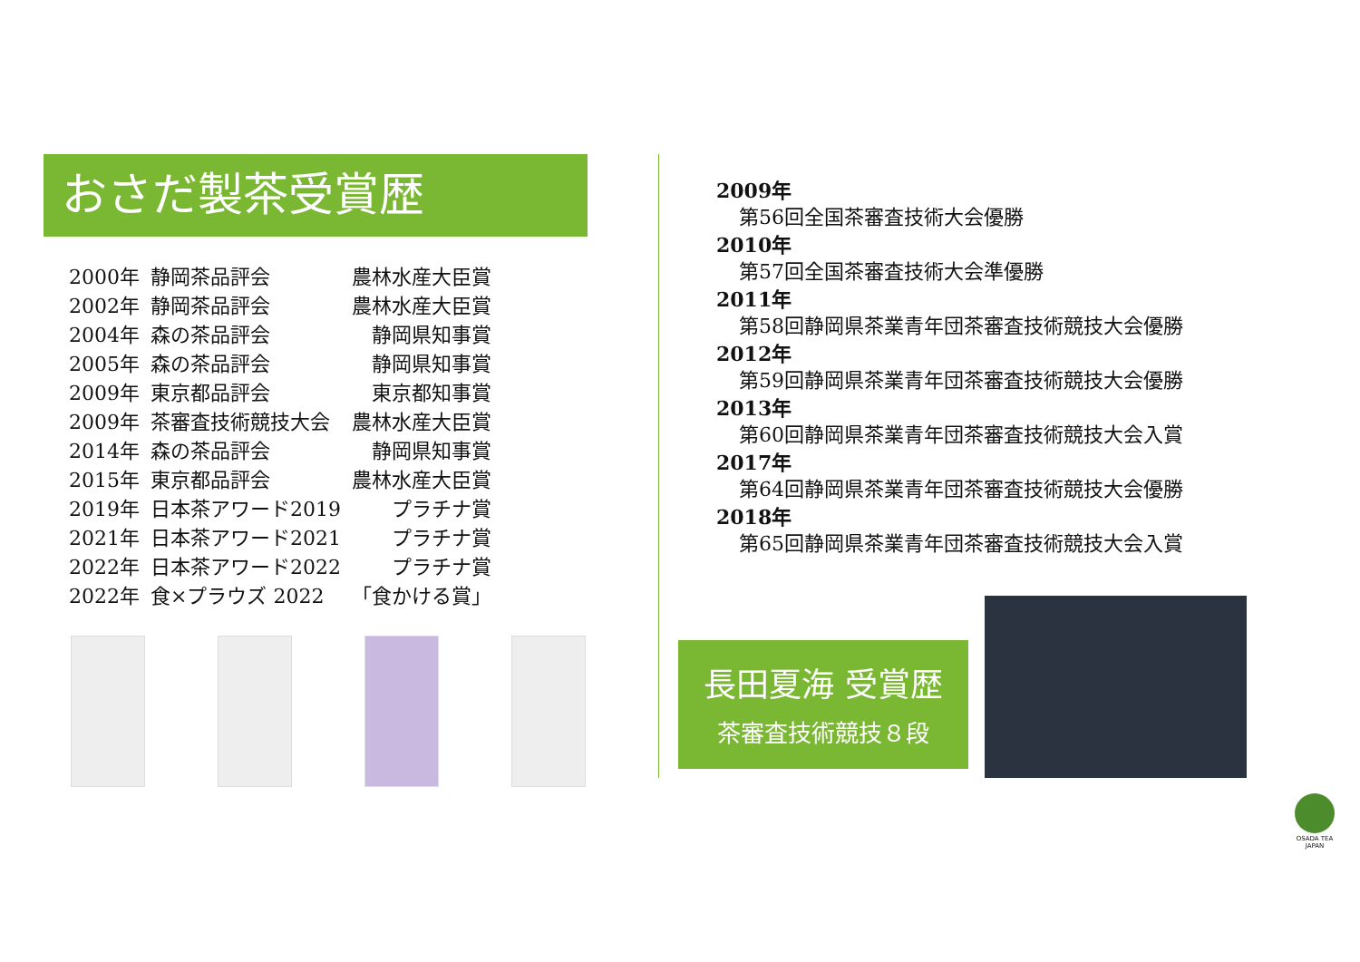おさだ製茶受賞歴
| 2000年 | 静岡茶品評会 | 農林水産大臣賞 |
| 2002年 | 静岡茶品評会 | 農林水産大臣賞 |
| 2004年 | 森の茶品評会 | 静岡県知事賞 |
| 2005年 | 森の茶品評会 | 静岡県知事賞 |
| 2009年 | 東京都品評会 | 東京都知事賞 |
| 2009年 | 茶審査技術競技大会 | 農林水産大臣賞 |
| 2014年 | 森の茶品評会 | 静岡県知事賞 |
| 2015年 | 東京都品評会 | 農林水産大臣賞 |
| 2019年 | 日本茶アワード2019 | プラチナ賞 |
| 2021年 | 日本茶アワード2021 | プラチナ賞 |
| 2022年 | 日本茶アワード2022 | プラチナ賞 |
| 2022年 | 食×プラウズ 2022 | 「食かける賞」 |
2009年
第56回全国茶審査技術大会優勝
2010年
第57回全国茶審査技術大会準優勝
2011年
第58回静岡県茶業青年団茶審査技術競技大会優勝
2012年
第59回静岡県茶業青年団茶審査技術競技大会優勝
2013年
第60回静岡県茶業青年団茶審査技術競技大会入賞
2017年
第64回静岡県茶業青年団茶審査技術競技大会優勝
2018年
第65回静岡県茶業青年団茶審査技術競技大会入賞
長田夏海 受賞歴
茶審査技術競技８段
OSADA TEA
JAPAN